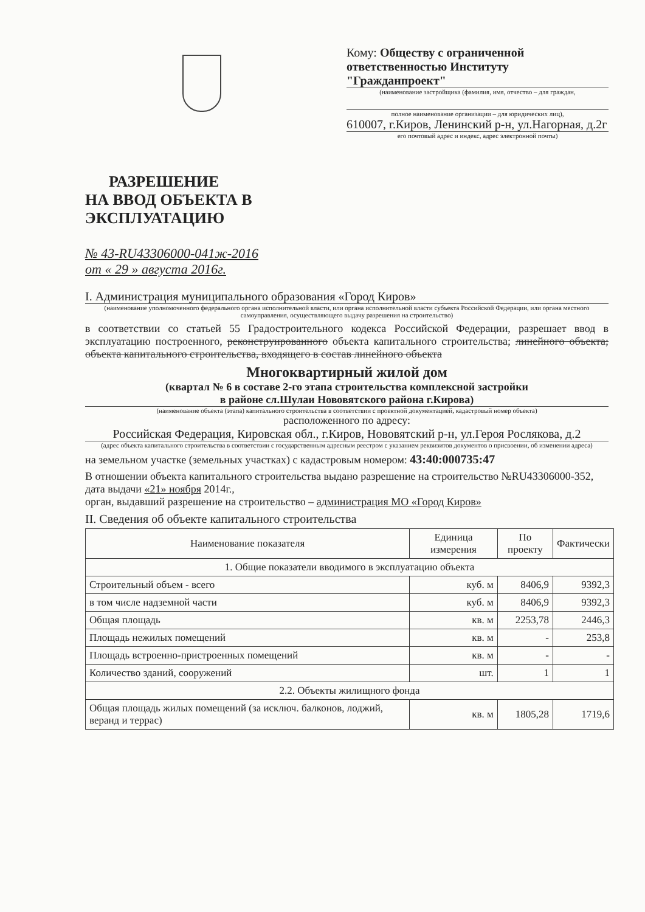РАЗРЕШЕНИЕ
НА ВВОД ОБЪЕКТА В
ЭКСПЛУАТАЦИЮ
№ 43-RU43306000-041ж-2016
от « 29 » августа 2016г.
Кому: Обществу с ограниченной ответственностью Институту "Гражданпроект"
(наименование застройщика (фамилия, имя, отчество – для граждан,
полное наименование организации – для юридических лиц),
610007, г.Киров, Ленинский р-н, ул.Нагорная, д.2г
его почтовый адрес и индекс, адрес электронной почты)
I. Администрация муниципального образования «Город Киров»
(наименование уполномоченного федерального органа исполнительной власти, или органа исполнительной власти субъекта Российской Федерации, или органа местного самоуправления, осуществляющего выдачу разрешения на строительство)
в соответствии со статьей 55 Градостроительного кодекса Российской Федерации, разрешает ввод в эксплуатацию построенного, реконструированного объекта капитального строительства; линейного объекта; объекта капитального строительства, входящего в состав линейного объекта
Многоквартирный жилой дом
(квартал № 6 в составе 2-го этапа строительства комплексной застройки
в районе сл.Шулаи Нововятского района г.Кирова)
(наименование объекта (этапа) капитального строительства в соответствии с проектной документацией, кадастровый номер объекта)
расположенного по адресу:
Российская Федерация, Кировская обл., г.Киров, Нововятский р-н, ул.Героя Рослякова, д.2
(адрес объекта капитального строительства в соответствии с государственным адресным реестром с указанием реквизитов документов о присвоении, об изменении адреса)
на земельном участке (земельных участках) с кадастровым номером: 43:40:000735:47
В отношении объекта капитального строительства выдано разрешение на строительство №RU43306000-352, дата выдачи «21» ноября 2014г.,
орган, выдавший разрешение на строительство – администрация МО «Город Киров»
II. Сведения об объекте капитального строительства
| Наименование показателя | Единица измерения | По проекту | Фактически |
| --- | --- | --- | --- |
| 1. Общие показатели вводимого в эксплуатацию объекта | | | |
| Строительный объем - всего | куб. м | 8406,9 | 9392,3 |
| в том числе надземной части | куб. м | 8406,9 | 9392,3 |
| Общая площадь | кв. м | 2253,78 | 2446,3 |
| Площадь нежилых помещений | кв. м | - | 253,8 |
| Площадь встроенно-пристроенных помещений | кв. м | - | - |
| Количество зданий, сооружений | шт. | 1 | 1 |
| 2.2. Объекты жилищного фонда | | | |
| Общая площадь жилых помещений (за исключ. балконов, лоджий, веранд и террас) | кв. м | 1805,28 | 1719,6 |